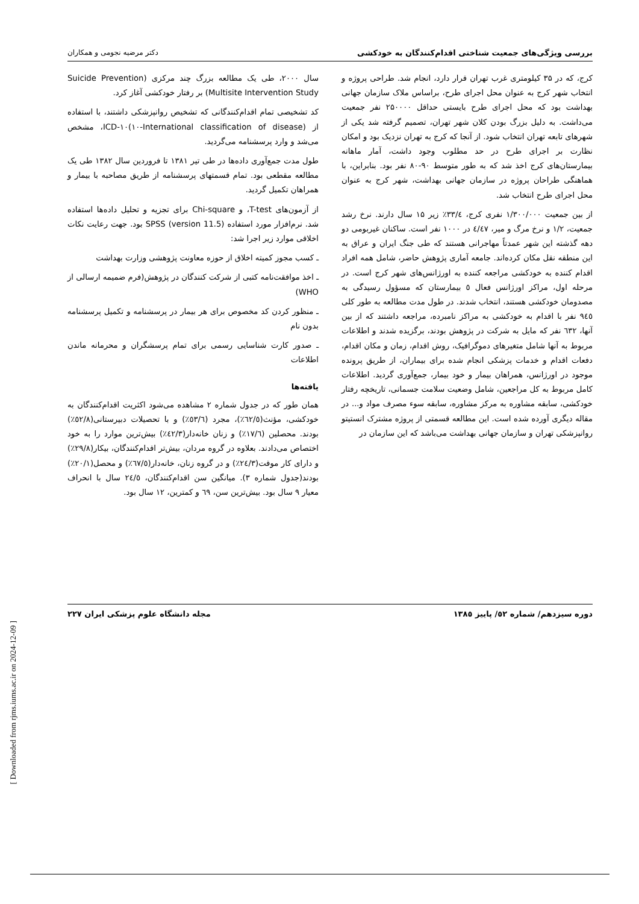بررسی ویژگی‌های جمعیت شناختی اقدام‌کنندگان به خودکشی دکتر مرضیه نجومی و همکاران
کرج، که در ۳۵ کیلومتری غرب تهران قرار دارد، انجام شد. طراحی پروژه و انتخاب شهر کرج به عنوان محل اجرای طرح، براساس ملاک سازمان جهانی بهداشت بود که محل اجرای طرح بایستی حداقل ۲۵۰۰۰۰ نفر جمعیت می‌داشت. به دلیل بزرگ بودن کلان شهر تهران، تصمیم گرفته شد یکی از شهرهای تابعه تهران انتخاب شود. از آنجا که کرج به تهران نزدیک بود و امکان نظارت بر اجرای طرح در حد مطلوب وجود داشت، آمار ماهانه بیمارستان‌های کرج اخذ شد که به طور متوسط ۹۰-۸۰ نفر بود. بنابراین، با هماهنگی طراحان پروژه در سازمان جهانی بهداشت، شهر کرج به عنوان محل اجرای طرح انتخاب شد.
از بین جمعیت ۱/۳۰۰/۰۰۰ نفری کرج، ۳۳/٤٪ زیر ۱۵ سال دارند. نرخ رشد جمعیت، ۱/۲ و نرخ مرگ و میر، ٤/٤۷ در ۱۰۰۰ نفر است. ساکنان غیربومی دو دهه گذشته این شهر عمدتاً مهاجرانی هستند که طی جنگ ایران و عراق به این منطقه نقل مکان کرده‌اند. جامعه آماری پژوهش حاضر، شامل همه افراد اقدام کننده به خودکشی مراجعه کننده به اورژانس‌های شهر کرج است. در مرحله اول، مراکز اورژانس فعال ٥ بیمارستان که مسؤول رسیدگی به مصدومان خودکشی هستند، انتخاب شدند. در طول مدت مطالعه به طور کلی ۹٤٥ نفر با اقدام به خودکشی به مراکز نامبرده، مراجعه داشتند که از بین آنها، ٦۳۲ نفر که مایل به شرکت در پژوهش بودند، برگزیده شدند و اطلاعات مربوط به آنها شامل متغیرهای دموگرافیک، روش اقدام، زمان و مکان اقدام، دفعات اقدام و خدمات پزشکی انجام شده برای بیماران، از طریق پرونده موجود در اورژانس، همراهان بیمار و خود بیمار، جمع‌آوری گردید. اطلاعات کامل مربوط به کل مراجعین، شامل وضعیت سلامت جسمانی، تاریخچه رفتار خودکشی، سابقه مشاوره به مرکز مشاوره، سابقه سوء مصرف مواد و... در مقاله دیگری آورده شده است. این مطالعه قسمتی از پروژه مشترک انستیتو روانپزشکی تهران و سازمان جهانی بهداشت می‌باشد که این سازمان در
سال ۲۰۰۰، طی یک مطالعه بزرگ چند مرکزی (Suicide Prevention Multisite Intervention Study) بر رفتار خودکشی آغاز کرد.
کد تشخیصی تمام اقدام‌کنندگانی که تشخیص روانپزشکی داشتند، با استفاده از ICD-۱۰(۱۰-International classification of disease)، مشخص می‌شد و وارد پرسشنامه می‌گردید.
طول مدت جمع‌آوری داده‌ها در طی تیر ۱۳۸۱ تا فروردین سال ۱۳۸۲ طی یک مطالعه مقطعی بود. تمام قسمتهای پرسشنامه از طریق مصاحبه با بیمار و همراهان تکمیل گردید.
از آزمون‌های T-test، و Chi-square برای تجزیه و تحلیل داده‌ها استفاده شد. نرم‌افزار مورد استفاده (version 11.5) SPSS بود. جهت رعایت نکات اخلاقی موارد زیر اجرا شد:
ـ کسب مجوز کمیته اخلاق از حوزه معاونت پژوهشی وزارت بهداشت
ـ اخذ موافقت‌نامه کتبی از شرکت کنندگان در پژوهش(فرم ضمیمه ارسالی از WHO)
ـ منظور کردن کد مخصوص برای هر بیمار در پرسشنامه و تکمیل پرسشنامه بدون نام
ـ صدور کارت شناسایی رسمی برای تمام پرسشگران و محرمانه ماندن اطلاعات
یافته‌ها
همان طور که در جدول شماره ۲ مشاهده می‌شود اکثریت اقدام‌کنندگان به خودکشی، مؤنث(٦۲/٥٪)، مجرد (٥۳/٦٪) و با تحصیلات دبیرستانی(٥۲/۸٪) بودند. محصلین (۱۷/٦٪) و زنان خانه‌دار(٤۲/۳٪) بیش‌ترین موارد را به خود اختصاص می‌دادند. بعلاوه در گروه مردان، بیش‌تر اقدام‌کنندگان، بیکار(۲۹/۸٪) و دارای کار موقت(۲٤/۳٪) و در گروه زنان، خانه‌دار(٦۷/٥٪) و محصل(۲۰/۱٪) بودند(جدول شماره ۳). میانگین سن اقدام‌کنندگان، ۲٤/٥ سال با انحراف معیار ۹ سال بود. بیش‌ترین سن، ٦۹ و کمترین، ۱۲ سال بود.
دوره سیزدهم/ شماره ٥۲/ پاییز ۱۳۸٥ مجله دانشگاه علوم پزشکی ایران ۲۲۷
[ Downloaded from rjms.iums.ac.ir on 2024-12-09 ]